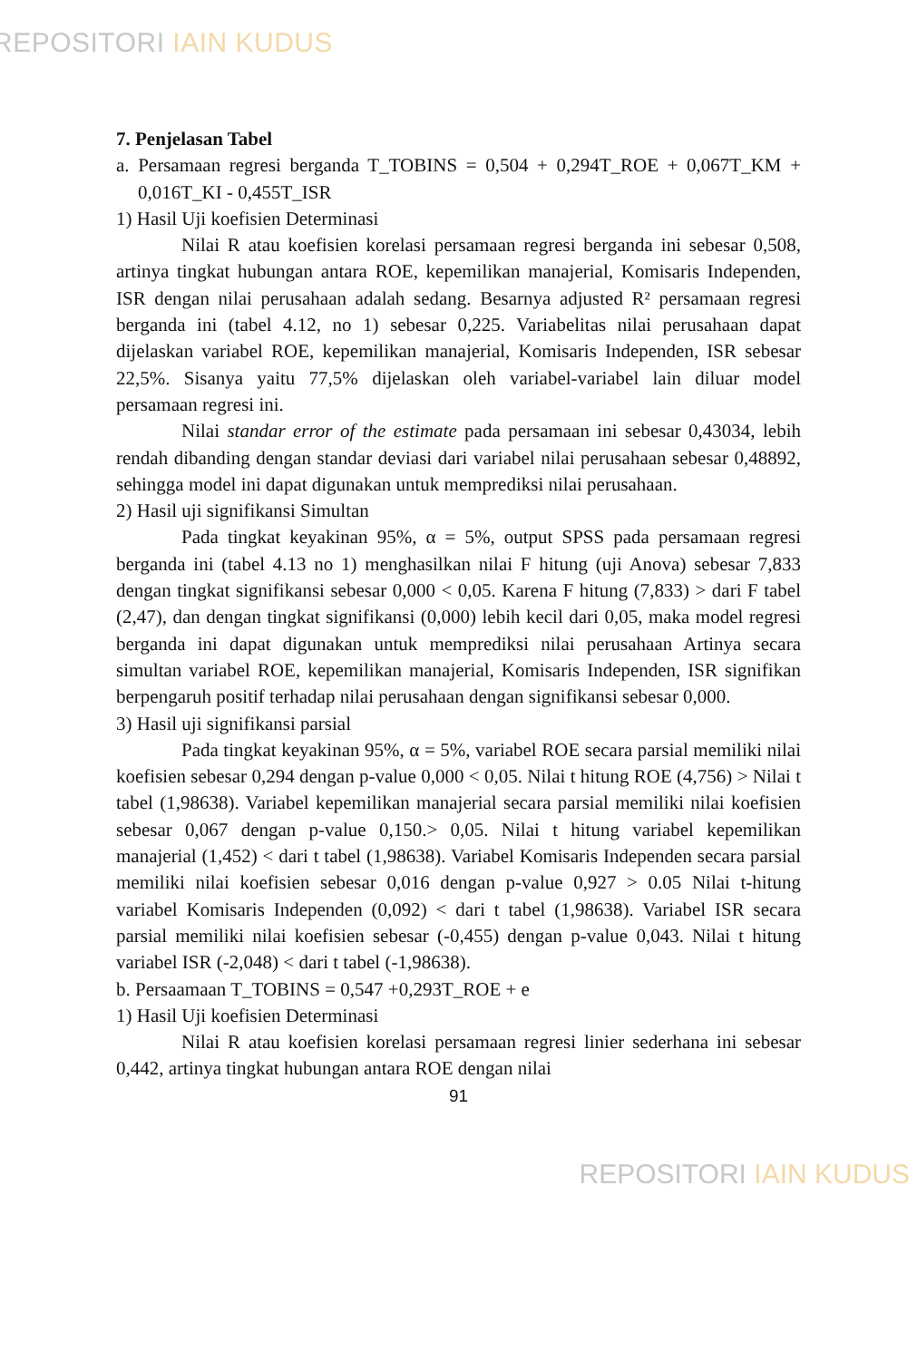REPOSITORI IAIN KUDUS
7. Penjelasan Tabel
a. Persamaan regresi berganda T_TOBINS = 0,504 + 0,294T_ROE + 0,067T_KM + 0,016T_KI - 0,455T_ISR
1) Hasil Uji koefisien Determinasi
Nilai R atau koefisien korelasi persamaan regresi berganda ini sebesar 0,508, artinya tingkat hubungan antara ROE, kepemilikan manajerial, Komisaris Independen, ISR dengan nilai perusahaan adalah sedang. Besarnya adjusted R² persamaan regresi berganda ini (tabel 4.12, no 1) sebesar 0,225. Variabelitas nilai perusahaan dapat dijelaskan variabel ROE, kepemilikan manajerial, Komisaris Independen, ISR sebesar 22,5%. Sisanya yaitu 77,5% dijelaskan oleh variabel-variabel lain diluar model persamaan regresi ini.
Nilai standar error of the estimate pada persamaan ini sebesar 0,43034, lebih rendah dibanding dengan standar deviasi dari variabel nilai perusahaan sebesar 0,48892, sehingga model ini dapat digunakan untuk memprediksi nilai perusahaan.
2) Hasil uji signifikansi Simultan
Pada tingkat keyakinan 95%, α = 5%, output SPSS pada persamaan regresi berganda ini (tabel 4.13 no 1) menghasilkan nilai F hitung (uji Anova) sebesar 7,833 dengan tingkat signifikansi sebesar 0,000 < 0,05. Karena F hitung (7,833) > dari F tabel (2,47), dan dengan tingkat signifikansi (0,000) lebih kecil dari 0,05, maka model regresi berganda ini dapat digunakan untuk memprediksi nilai perusahaan Artinya secara simultan variabel ROE, kepemilikan manajerial, Komisaris Independen, ISR signifikan berpengaruh positif terhadap nilai perusahaan dengan signifikansi sebesar 0,000.
3) Hasil uji signifikansi parsial
Pada tingkat keyakinan 95%, α = 5%, variabel ROE secara parsial memiliki nilai koefisien sebesar 0,294 dengan p-value 0,000 < 0,05. Nilai t hitung ROE (4,756) > Nilai t tabel (1,98638). Variabel kepemilikan manajerial secara parsial memiliki nilai koefisien sebesar 0,067 dengan p-value 0,150.> 0,05. Nilai t hitung variabel kepemilikan manajerial (1,452) < dari t tabel (1,98638). Variabel Komisaris Independen secara parsial memiliki nilai koefisien sebesar 0,016 dengan p-value 0,927 > 0.05 Nilai t-hitung variabel Komisaris Independen (0,092) < dari t tabel (1,98638). Variabel ISR secara parsial memiliki nilai koefisien sebesar (-0,455) dengan p-value 0,043. Nilai t hitung variabel ISR (-2,048) < dari t tabel (-1,98638).
b. Persaamaan T_TOBINS = 0,547 +0,293T_ROE + e
1) Hasil Uji koefisien Determinasi
Nilai R atau koefisien korelasi persamaan regresi linier sederhana ini sebesar 0,442, artinya tingkat hubungan antara ROE dengan nilai
91
REPOSITORI IAIN KUDUS